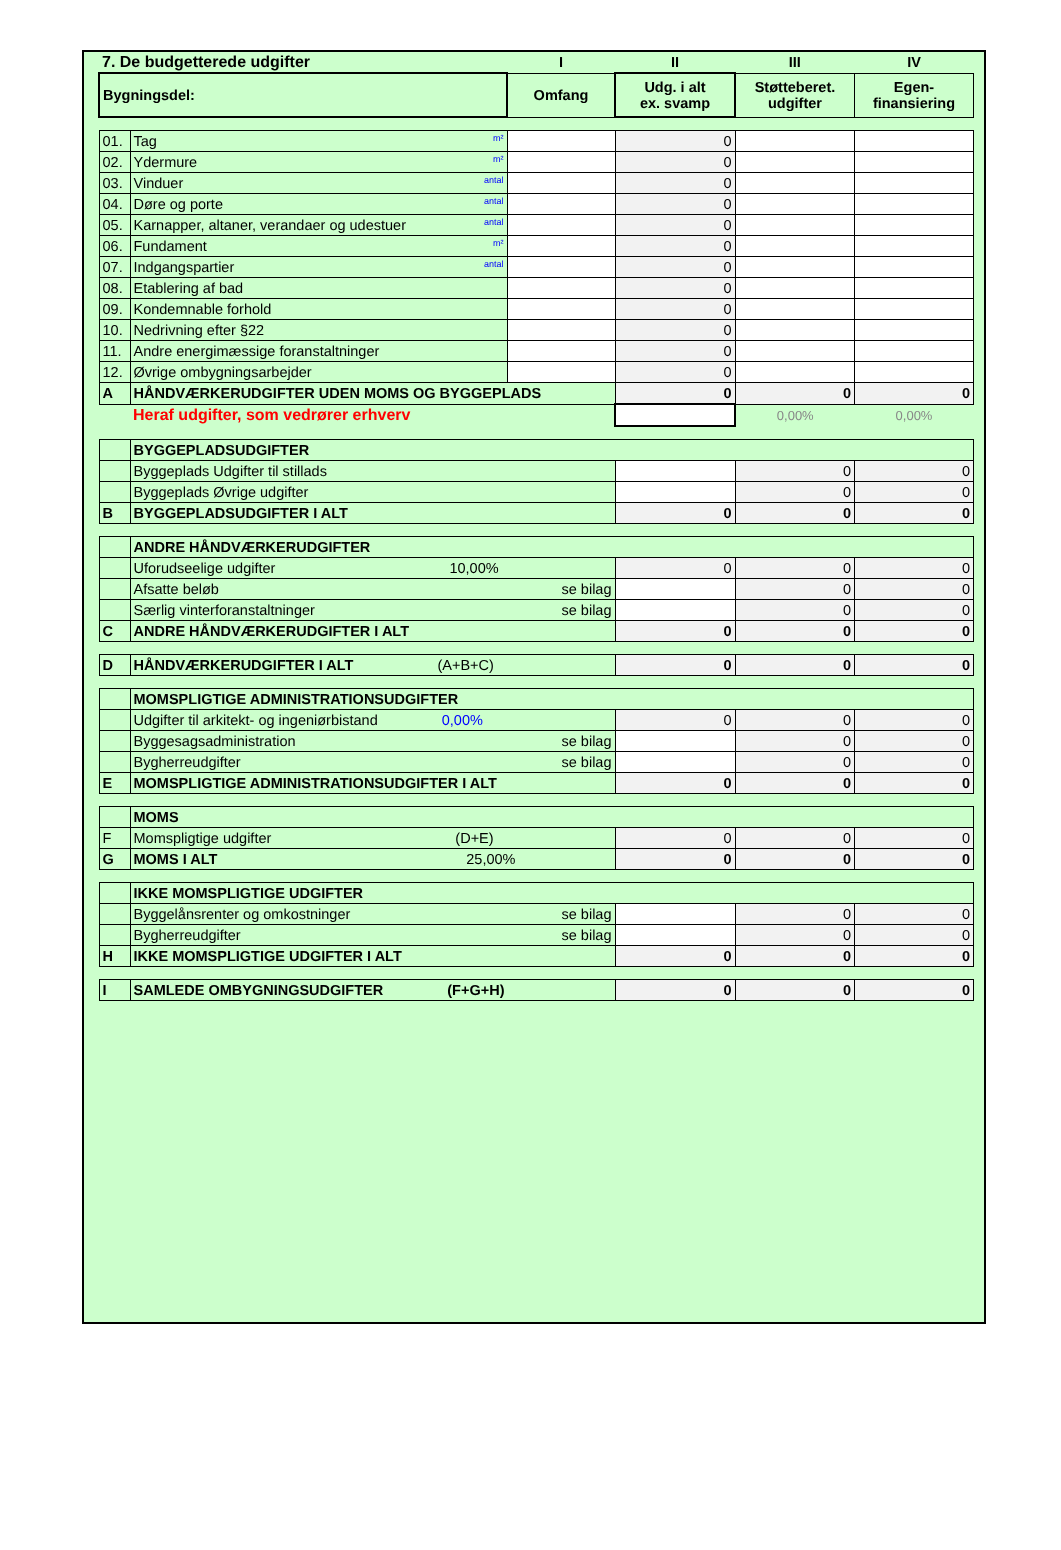| 7. De budgetterede udgifter | | I | II | III | IV |
| Bygningsdel: | | Omfang | Udg. i alt ex. svamp | Støtteberet. udgifter | Egen- finansiering |
| 01. | Tag m² | | 0 | | |
| 02. | Ydermure m² | | 0 | | |
| 03. | Vinduer antal | | 0 | | |
| 04. | Døre og porte antal | | 0 | | |
| 05. | Karnapper, altaner, verandaer og udestuer antal | | 0 | | |
| 06. | Fundament m² | | 0 | | |
| 07. | Indgangspartier antal | | 0 | | |
| 08. | Etablering af bad | | 0 | | |
| 09. | Kondemnable forhold | | 0 | | |
| 10. | Nedrivning efter §22 | | 0 | | |
| 11. | Andre energimæssige foranstaltninger | | 0 | | |
| 12. | Øvrige ombygningsarbejder | | 0 | | |
| A | HÅNDVÆRKERUDGIFTER UDEN MOMS OG BYGGEPLADS | | 0 | 0 | 0 |
| | Heraf udgifter, som vedrører erhverv | | | 0,00% | 0,00% |
| | BYGGEPLADSUDGIFTER | | | | |
| | Byggeplads Udgifter til stillads | | | 0 | 0 |
| | Byggeplads Øvrige udgifter | | | 0 | 0 |
| B | BYGGEPLADSUDGIFTER I ALT | | 0 | 0 | 0 |
| | ANDRE HÅNDVÆRKERUDGIFTER | | | | |
| | Uforudseelige udgifter 10,00% | | 0 | 0 | 0 |
| | Afsatte beløb se bilag | | | 0 | 0 |
| | Særlig vinterforanstaltninger se bilag | | | 0 | 0 |
| C | ANDRE HÅNDVÆRKERUDGIFTER I ALT | | 0 | 0 | 0 |
| D | HÅNDVÆRKERUDGIFTER I ALT (A+B+C) | | 0 | 0 | 0 |
| | MOMSPLIGTIGE ADMINISTRATIONSUDGIFTER | | | | |
| | Udgifter til arkitekt- og ingeniørbistand 0,00% | | 0 | 0 | 0 |
| | Byggesagsadministration se bilag | | | 0 | 0 |
| | Bygherreudgifter se bilag | | | 0 | 0 |
| E | MOMSPLIGTIGE ADMINISTRATIONSUDGIFTER I ALT | | 0 | 0 | 0 |
| | MOMS | | | | |
| F | Momspligtige udgifter (D+E) | | 0 | 0 | 0 |
| G | MOMS I ALT 25,00% | | 0 | 0 | 0 |
| | IKKE MOMSPLIGTIGE UDGIFTER | | | | |
| | Byggelånsrenter og omkostninger se bilag | | | 0 | 0 |
| | Bygherreudgifter se bilag | | | 0 | 0 |
| H | IKKE MOMSPLIGTIGE UDGIFTER I ALT | | 0 | 0 | 0 |
| I | SAMLEDE OMBYGNINGSUDGIFTER (F+G+H) | | 0 | 0 | 0 |